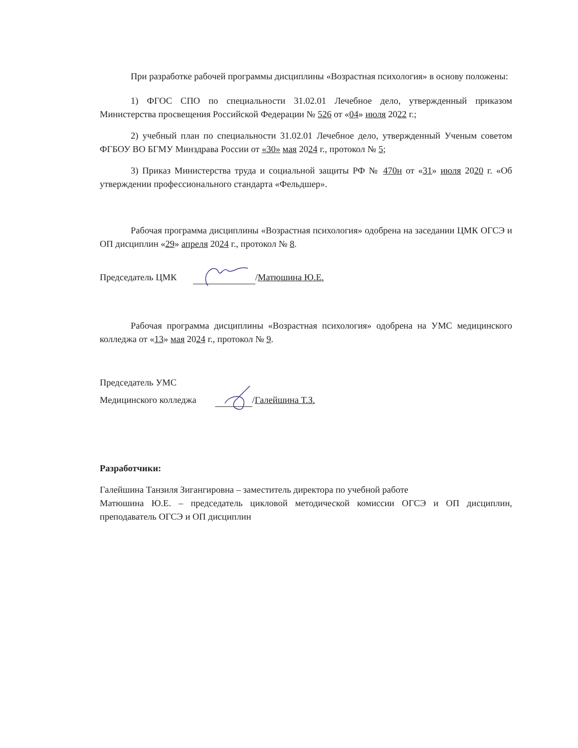При разработке рабочей программы дисциплины «Возрастная психология» в основу положены:
1) ФГОС СПО по специальности 31.02.01 Лечебное дело, утвержденный приказом Министерства просвещения Российской Федерации № 526 от «04» июля 2022 г.;
2) учебный план по специальности 31.02.01 Лечебное дело, утвержденный Ученым советом ФГБОУ ВО БГМУ Минздрава России от «30» мая 2024 г., протокол № 5;
3) Приказ Министерства труда и социальной защиты РФ № 470н от «31» июля 2020 г. «Об утверждении профессионального стандарта «Фельдшер».
Рабочая программа дисциплины «Возрастная психология» одобрена на заседании ЦМК ОГСЭ и ОП дисциплин «29» апреля 2024 г., протокол № 8.
Председатель ЦМК / Матюшина Ю.Е.
Рабочая программа дисциплины «Возрастная психология» одобрена на УМС медицинского колледжа от «13» мая 2024 г., протокол № 9.
Председатель УМС
Медицинского колледжа / Галейшина Т.З.
Разработчики:
Галейшина Танзиля Зигангировна – заместитель директора по учебной работе
Матюшина Ю.Е. – председатель цикловой методической комиссии ОГСЭ и ОП дисциплин, преподаватель ОГСЭ и ОП дисциплин